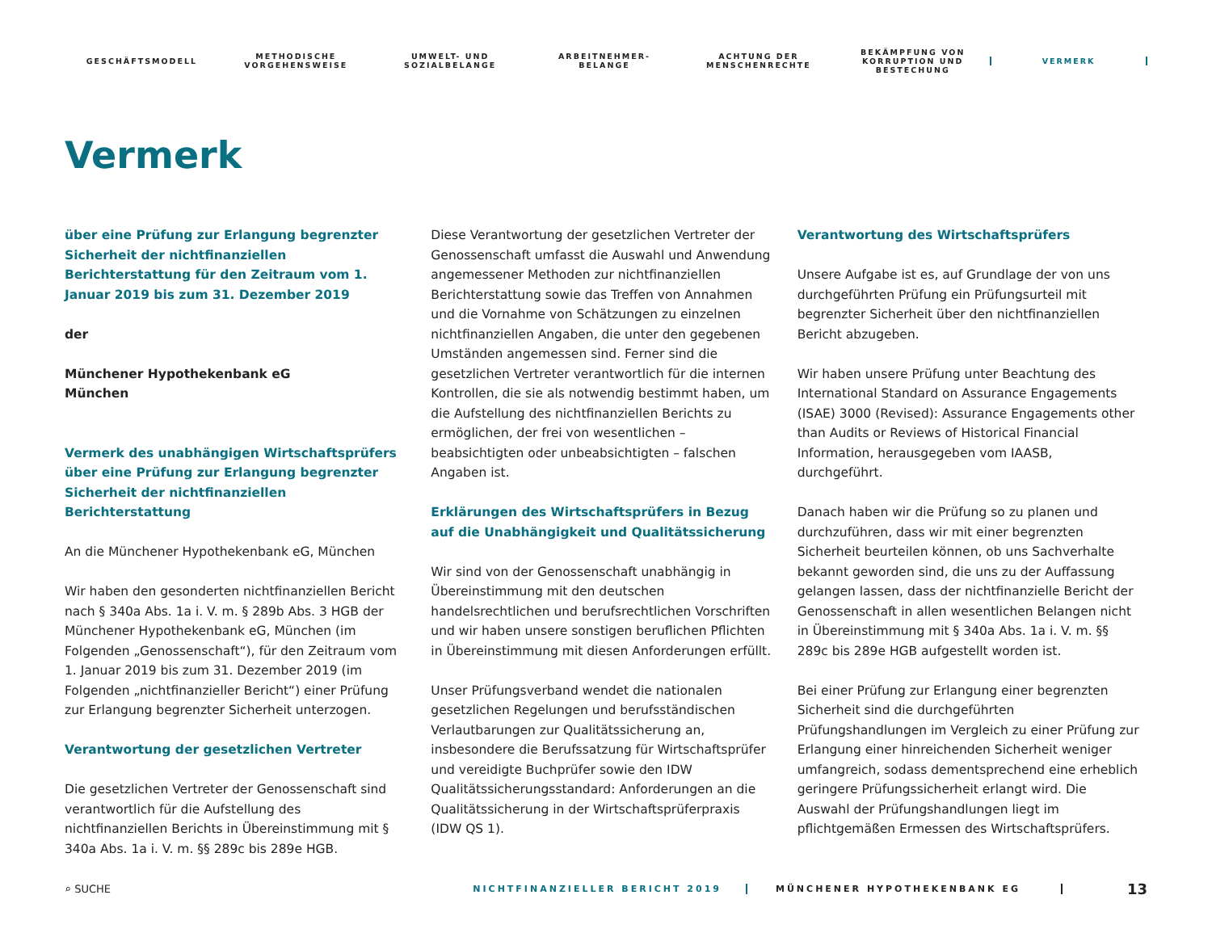GESCHÄFTSMODELL
METHODISCHE
VORGEHENSWEISE
UMWELT- UND
SOZIALBELANGE
ARBEITNEHMER-
BELANGE
ACHTUNG DER
MENSCHENRECHTE
BEKÄMPFUNG VON
KORRUPTION UND
BESTECHUNG
VERMERK
Vermerk
über eine Prüfung zur Erlangung begrenzter Sicherheit der nichtfinanziellen Berichterstattung für den Zeitraum vom 1. Januar 2019 bis zum 31. Dezember 2019
der
Münchener Hypothekenbank eG
München
Vermerk des unabhängigen Wirtschaftsprüfers über eine Prüfung zur Erlangung begrenzter Sicherheit der nicht­finanziellen Berichterstattung
An die Münchener Hypothekenbank eG, München
Wir haben den gesonderten nichtfinanziellen Bericht nach § 340a Abs. 1a i. V. m. § 289b Abs. 3 HGB der Münchener Hypothekenbank eG, München (im Folgenden „Genossenschaft“), für den Zeitraum vom 1. Januar 2019 bis zum 31. Dezember 2019 (im Folgenden „nichtfinanzieller Bericht“) einer Prüfung zur Erlangung begrenzter Sicherheit unterzogen.
Verantwortung der gesetzlichen Vertreter
Die gesetzlichen Vertreter der Genossenschaft sind verantwortlich für die Aufstellung des nichtfinanziellen Berichts in Übereinstimmung mit § 340a Abs. 1a i. V. m. §§ 289c bis 289e HGB.
Diese Verantwortung der gesetzlichen Vertreter der Genossenschaft umfasst die Auswahl und Anwendung angemessener Methoden zur nichtfinanziellen Berichterstattung sowie das Treffen von Annahmen und die Vornahme von Schätzungen zu einzelnen nichtfinanziellen Angaben, die unter den gegebenen Umständen angemessen sind. Ferner sind die gesetzlichen Vertreter verantwortlich für die internen Kontrollen, die sie als notwendig bestimmt haben, um die Aufstellung des nichtfinanziellen Berichts zu ermöglichen, der frei von wesentlichen – beabsichtigten oder unbeabsichtigten – falschen Angaben ist.
Erklärungen des Wirtschaftsprüfers in Bezug auf die Unabhängigkeit und Qualitätssicherung
Wir sind von der Genossenschaft unabhängig in Übereinstimmung mit den deutschen handelsrechtlichen und berufsrechtlichen Vorschriften und wir haben unsere sonstigen beruflichen Pflichten in Übereinstimmung mit diesen Anforderungen erfüllt.
Unser Prüfungsverband wendet die nationalen gesetzlichen Regelungen und berufsständischen Verlautbarungen zur Qualitätssicherung an, insbesondere die Berufssatzung für Wirtschaftsprüfer und vereidigte Buchprüfer sowie den IDW Qualitätssicherungsstandard: Anforderungen an die Qualitätssicherung in der Wirtschaftsprüferpraxis (IDW QS 1).
Verantwortung des Wirtschaftsprüfers
Unsere Aufgabe ist es, auf Grundlage der von uns durchgeführten Prüfung ein Prüfungsurteil mit begrenzter Sicherheit über den nichtfinanziellen Bericht abzugeben.
Wir haben unsere Prüfung unter Beachtung des International Standard on Assurance Engagements (ISAE) 3000 (Revised): Assurance Engagements other than Audits or Reviews of Historical Financial Information, herausgegeben vom IAASB, durchgeführt.
Danach haben wir die Prüfung so zu planen und durchzuführen, dass wir mit einer begrenzten Sicherheit beurteilen können, ob uns Sachverhalte bekannt geworden sind, die uns zu der Auffassung gelangen lassen, dass der nichtfinanzielle Bericht der Genossenschaft in allen wesentlichen Belangen nicht in Übereinstimmung mit § 340a Abs. 1a i. V. m. §§ 289c bis 289e HGB aufgestellt worden ist.
Bei einer Prüfung zur Erlangung einer begrenzten Sicherheit sind die durchgeführten Prüfungshandlungen im Vergleich zu einer Prüfung zur Erlangung einer hinreichenden Sicherheit weniger umfangreich, sodass dementsprechend eine erheblich geringere Prüfungssicherheit erlangt wird. Die Auswahl der Prüfungshandlungen liegt im pflichtgemäßen Ermessen des Wirtschaftsprüfers.
⌕ SUCHE NICHTFINANZIELLER BERICHT 2019 MÜNCHENER HYPOTHEKENBANK EG 13